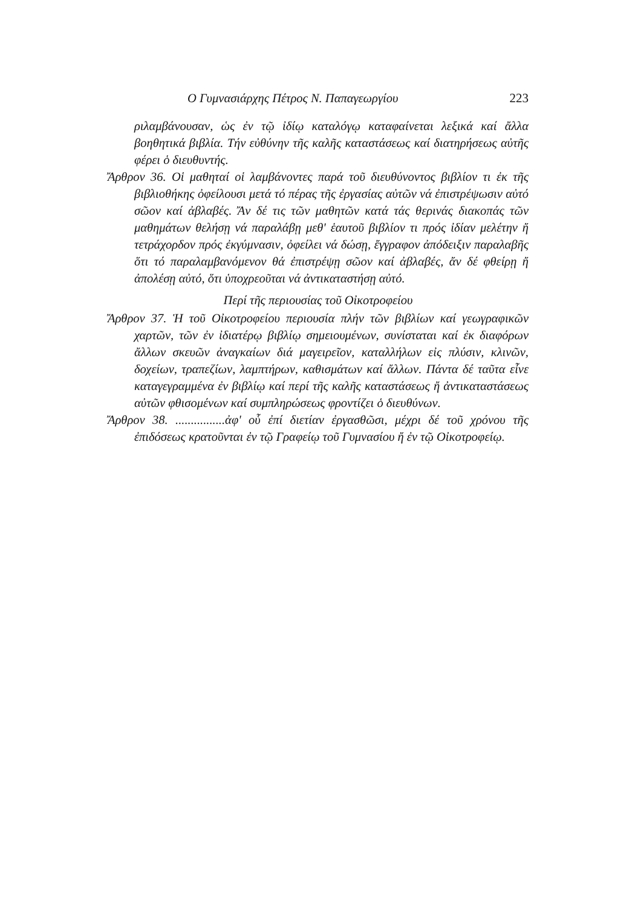Ο Γυμνασιάρχης Πέτρος Ν. Παπαγεωργίου 223
ριλαμβάνουσαν, ὡς ἐν τῷ ἰδίῳ καταλόγῳ καταφαίνεται λεξικά καί ἄλλα βοηθητικά βιβλία. Τήν εὐθύνην τῆς καλῆς καταστάσεως καί διατηρήσεως αὐτῆς φέρει ὁ διευθυντής.
Ἄρθρον 36. Οἱ μαθηταί οἱ λαμβάνοντες παρά τοῦ διευθύνοντος βιβλίον τι ἐκ τῆς βιβλιοθήκης ὀφείλουσι μετά τό πέρας τῆς ἐργασίας αὐτῶν νά ἐπιστρέψωσιν αὐτό σῶον καί ἀβλαβές. Ἄν δέ τις τῶν μαθητῶν κατά τάς θερινάς διακοπάς τῶν μαθημάτων θελήσῃ νά παραλάβῃ μεθ' ἑαυτοῦ βιβλίον τι πρός ἰδίαν μελέτην ἤ τετράχορδον πρός ἐκγύμνασιν, ὀφείλει νά δώσῃ, ἔγγραφον ἀπόδειξιν παραλαβῆς ὅτι τό παραλαμβανόμενον θά ἐπιστρέψῃ σῶον καί ἀβλαβές, ἄν δέ φθείρῃ ἤ ἀπολέσῃ αὐτό, ὅτι ὑποχρεοῦται νά ἀντικαταστήσῃ αὐτό.
Περί τῆς περιουσίας τοῦ Οἰκοτροφείου
Ἄρθρον 37. Ἡ τοῦ Οἰκοτροφείου περιουσία πλήν τῶν βιβλίων καί γεωγραφικῶν χαρτῶν, τῶν ἐν ἰδιατέρῳ βιβλίῳ σημειουμένων, συνίσταται καί ἐκ διαφόρων ἄλλων σκευῶν ἀναγκαίων διά μαγειρεῖον, καταλλήλων εἰς πλύσιν, κλινῶν, δοχείων, τραπεζίων, λαμπτήρων, καθισμάτων καί ἄλλων. Πάντα δέ ταῦτα εἶνε καταγεγραμμένα ἐν βιβλίῳ καί περί τῆς καλῆς καταστάσεως ἤ ἀντικαταστάσεως αὐτῶν φθισομένων καί συμπληρώσεως φροντίζει ὁ διευθύνων.
Ἄρθρον 38. ................ἀφ' οὗ ἐπί διετίαν ἐργασθῶσι, μέχρι δέ τοῦ χρόνου τῆς ἐπιδόσεως κρατοῦνται ἐν τῷ Γραφείῳ τοῦ Γυμνασίου ἤ ἐν τῷ Οἰκοτροφείῳ.